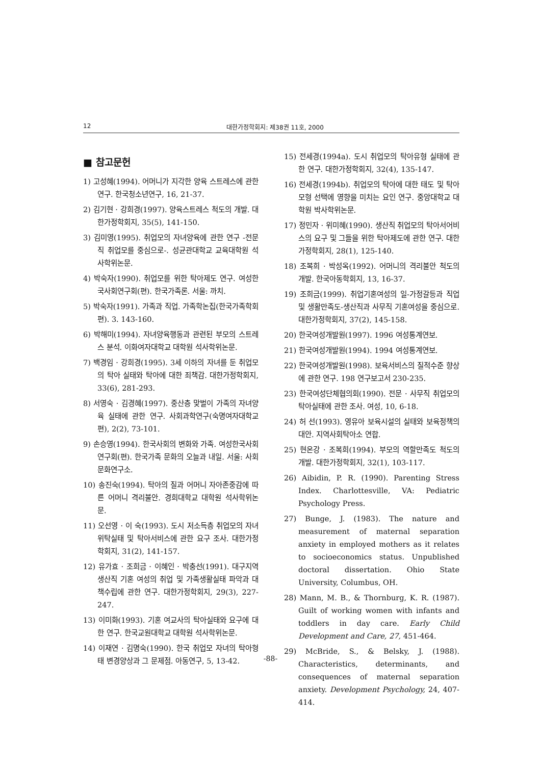12 대한가정학회지: 제38권 11호, 2000
■ 참고문헌
1) 고성혜(1994). 어머니가 지각한 양육 스트레스에 관한 연구. 한국청소년연구, 16, 21-37.
2) 김기현 · 강희경(1997). 양육스트레스 척도의 개발. 대한가정학회지, 35(5), 141-150.
3) 김미영(1995). 취업모의 자녀양육에 관한 연구 -전문직 취업모를 중심으로-. 성균관대학교 교육대학원 석사학위논문.
4) 박숙자(1990). 취업모를 위한 탁아제도 연구. 여성한국사회연구회(편). 한국가족론. 서울: 까치.
5) 박숙자(1991). 가족과 직업. 가족학논집(한국가족학회 편). 3. 143-160.
6) 박해미(1994). 자녀양육행동과 관련된 부모의 스트레스 분석. 이화여자대학교 대학원 석사학위논문.
7) 백경임 · 강희경(1995). 3세 이하의 자녀를 둔 취업모의 탁아 실태와 탁아에 대한 죄책감. 대한가정학회지, 33(6), 281-293.
8) 서영숙 · 김경혜(1997). 중산층 맞벌이 가족의 자녀양육 실태에 관한 연구. 사회과학연구(숙명여자대학교편), 2(2), 73-101.
9) 손승영(1994). 한국사회의 변화와 가족. 여성한국사회연구회(편). 한국가족 문화의 오늘과 내일. 서울: 사회문화연구소.
10) 송진숙(1994). 탁아의 질과 어머니 자아존중감에 따른 어머니 격리불안. 경희대학교 대학원 석사학위논문.
11) 오선영 · 이 숙(1993). 도시 저소득층 취업모의 자녀위탁실태 및 탁아서비스에 관한 요구 조사. 대한가정학회지, 31(2), 141-157.
12) 유가효 · 조희금 · 이혜인 · 박충선(1991). 대구지역 생산직 기혼 여성의 취업 및 가족생활실태 파악과 대책수립에 관한 연구. 대한가정학회지, 29(3), 227-247.
13) 이미화(1993). 기혼 여교사의 탁아실태와 요구에 대한 연구. 한국교원대학교 대학원 석사학위논문.
14) 이재연 · 김명숙(1990). 한국 취업모 자녀의 탁아형태 변경양상과 그 문제점. 아동연구, 5, 13-42.
15) 전세경(1994a). 도시 취업모의 탁아유형 실태에 관한 연구. 대한가정학회지, 32(4), 135-147.
16) 전세경(1994b). 취업모의 탁아에 대한 태도 및 탁아모형 선택에 영향을 미치는 요인 연구. 중앙대학교 대학원 박사학위논문.
17) 정민자 · 위미혜(1990). 생산직 취업모의 탁아서어비스의 요구 및 그들을 위한 탁아제도에 관한 연구. 대한가정학회지, 28(1), 125-140.
18) 조복희 · 박성옥(1992). 어머니의 격리불안 척도의 개발. 한국아동학회지, 13, 16-37.
19) 조희금(1999). 취업기혼여성의 일-가정갈등과 직업 및 생활만족도-생산직과 사무직 기혼여성을 중심으로. 대한가정학회지, 37(2), 145-158.
20) 한국여성개발원(1997). 1996 여성통계연보.
21) 한국여성개발원(1994). 1994 여성통계연보.
22) 한국여성개발원(1998). 보육서비스의 질적수준 향상에 관한 연구. 198 연구보고서 230-235.
23) 한국여성단체협의회(1990). 전문 · 사무직 취업모의 탁아실태에 관한 조사. 여성, 10, 6-18.
24) 허 선(1993). 영유아 보육시설의 실태와 보육정책의 대안. 지역사회탁아소 연합.
25) 현온강 · 조복희(1994). 부모의 역할만족도 척도의 개발. 대한가정학회지, 32(1), 103-117.
26) Aibidin, P. R. (1990). Parenting Stress Index. Charlottesville, VA: Pediatric Psychology Press.
27) Bunge, J. (1983). The nature and measurement of maternal separation anxiety in employed mothers as it relates to socioeconomics status. Unpublished doctoral dissertation. Ohio State University, Columbus, OH.
28) Mann, M. B., & Thornburg, K. R. (1987). Guilt of working women with infants and toddlers in day care. Early Child Development and Care, 27, 451-464.
29) McBride, S., & Belsky, J. (1988). Characteristics, determinants, and consequences of maternal separation anxiety. Development Psychology, 24, 407-414.
-88-